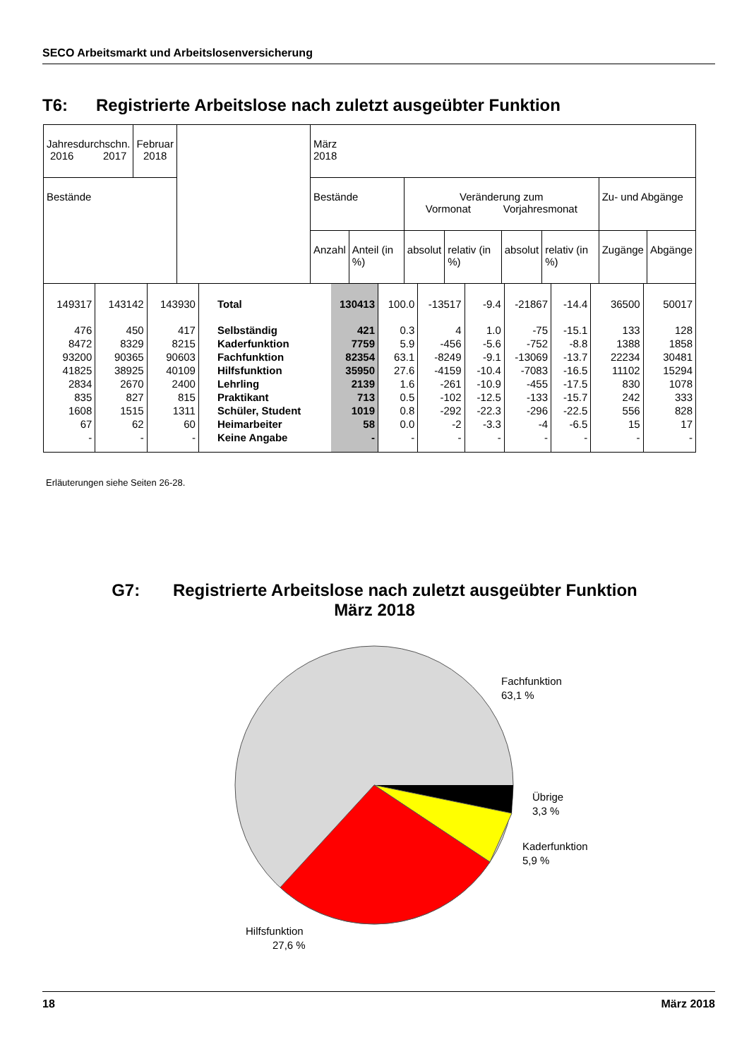SECO Arbeitsmarkt und Arbeitslosenversicherung
T6: Registrierte Arbeitslose nach zuletzt ausgeübter Funktion
| Jahresdurchschn. 2016 2017 | Februar 2018 | | März 2018 | | | | | | | |
| --- | --- | --- | --- | --- | --- | --- | --- | --- | --- | --- |
| Bestände | | | Bestände | | Veränderung zum Vormonat Vorjahresmonat | | | | Zu- und Abgänge | |
| | | | Anzahl | Anteil (in %) | absolut | relativ (in %) | absolut | relativ (in %) | Zugänge | Abgänge |
| 149317 | 143142 | 143930 | Total | 130413 | 100.0 | -13517 | -9.4 | -21867 | -14.4 | 36500 | 50017 |
| 476 | 450 | 417 | Selbständig | 421 | 0.3 | 4 | 1.0 | -75 | -15.1 | 133 | 128 |
| 8472 | 8329 | 8215 | Kaderfunktion | 7759 | 5.9 | -456 | -5.6 | -752 | -8.8 | 1388 | 1858 |
| 93200 | 90365 | 90603 | Fachfunktion | 82354 | 63.1 | -8249 | -9.1 | -13069 | -13.7 | 22234 | 30481 |
| 41825 | 38925 | 40109 | Hilfsfunktion | 35950 | 27.6 | -4159 | -10.4 | -7083 | -16.5 | 11102 | 15294 |
| 2834 | 2670 | 2400 | Lehrling | 2139 | 1.6 | -261 | -10.9 | -455 | -17.5 | 830 | 1078 |
| 835 | 827 | 815 | Praktikant | 713 | 0.5 | -102 | -12.5 | -133 | -15.7 | 242 | 333 |
| 1608 | 1515 | 1311 | Schüler, Student | 1019 | 0.8 | -292 | -22.3 | -296 | -22.5 | 556 | 828 |
| 67 | 62 | 60 | Heimarbeiter | 58 | 0.0 | -2 | -3.3 | -4 | -6.5 | 15 | 17 |
| - | - | - | Keine Angabe | - | - | - | - | - | - | - | - |
Erläuterungen siehe Seiten 26-28.
G7: Registrierte Arbeitslose nach zuletzt ausgeübter Funktion
März 2018
Fachfunktion
63,1 %
Übrige
3,3 %
Kaderfunktion
5,9 %
Hilfsfunktion
27,6 %
18 März 2018